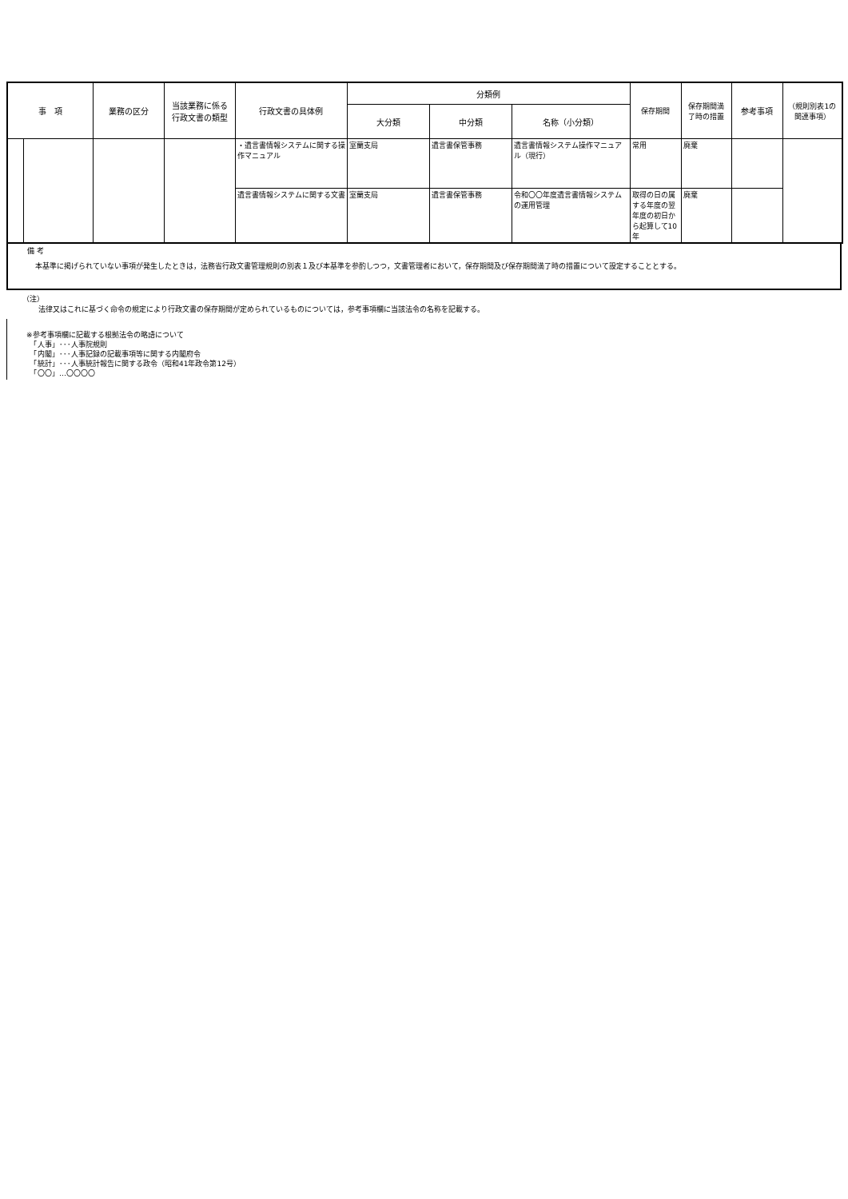| 事 項 | | 業務の区分 | 当該業務に係る 行政文書の類型 | 行政文書の具体例 | 分類例 | | | 保存期間 | 保存期間満 了時の措置 | 参考事項 | （規則別表1の 関連事項） |
| --- | --- | --- | --- | --- | --- | --- | --- | --- | --- | --- | --- |
| | | | | | 大分類 | 中分類 | 名称（小分類） | | | | |
| | | | | ・遺言書情報システムに関する操作マニュアル | 室蘭支局 | 遺言書保管事務 | 遺言書情報システム操作マニュアル（現行） | 常用 | 廃棄 | | |
| | | | | 遺言書情報システムに関する文書 | 室蘭支局 | 遺言書保管事務 | 令和〇〇年度遺言書情報システムの運用管理 | 取得の日の属する年度の翌年度の初日から起算して10年 | 廃棄 | | |
備 考
本基準に掲げられていない事項が発生したときは，法務省行政文書管理規則の別表１及び本基準を参酌しつつ，文書管理者において，保存期間及び保存期間満了時の措置について設定することとする。
（注）
法律又はこれに基づく命令の規定により行政文書の保存期間が定められているものについては，参考事項欄に当該法令の名称を記載する。
※参考事項欄に記載する根拠法令の略語について
　「人事」･･･人事院規則
　「内閣」･･･人事記録の記載事項等に関する内閣府令
　「統計」･･･人事統計報告に関する政令（昭和41年政令第12号）
　「〇〇」…〇〇〇〇